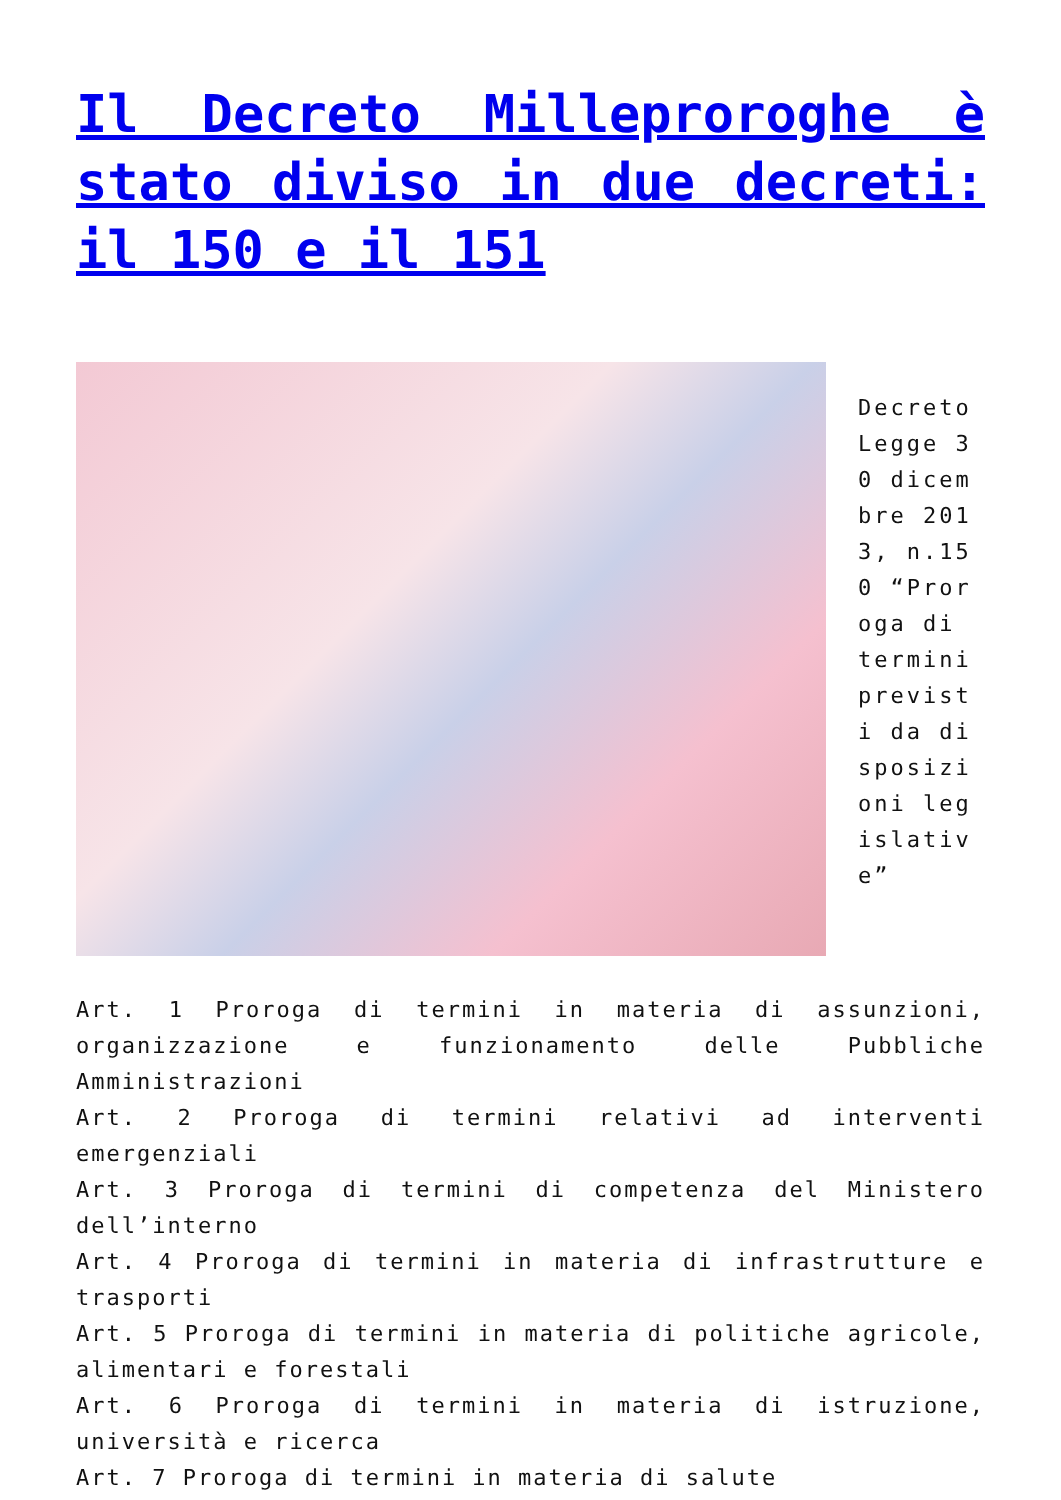Il Decreto Milleproroghe è stato diviso in due decreti: il 150 e il 151
Decreto Legge 30 dicembre 2013, n.150 “Proroga di termini previsti da disposizioni legislative”
Art. 1 Proroga di termini in materia di assunzioni, organizzazione e funzionamento delle Pubbliche Amministrazioni
Art. 2 Proroga di termini relativi ad interventi emergenziali
Art. 3 Proroga di termini di competenza del Ministero dell’interno
Art. 4 Proroga di termini in materia di infrastrutture e trasporti
Art. 5 Proroga di termini in materia di politiche agricole, alimentari e forestali
Art. 6 Proroga di termini in materia di istruzione, università e ricerca
Art. 7 Proroga di termini in materia di salute